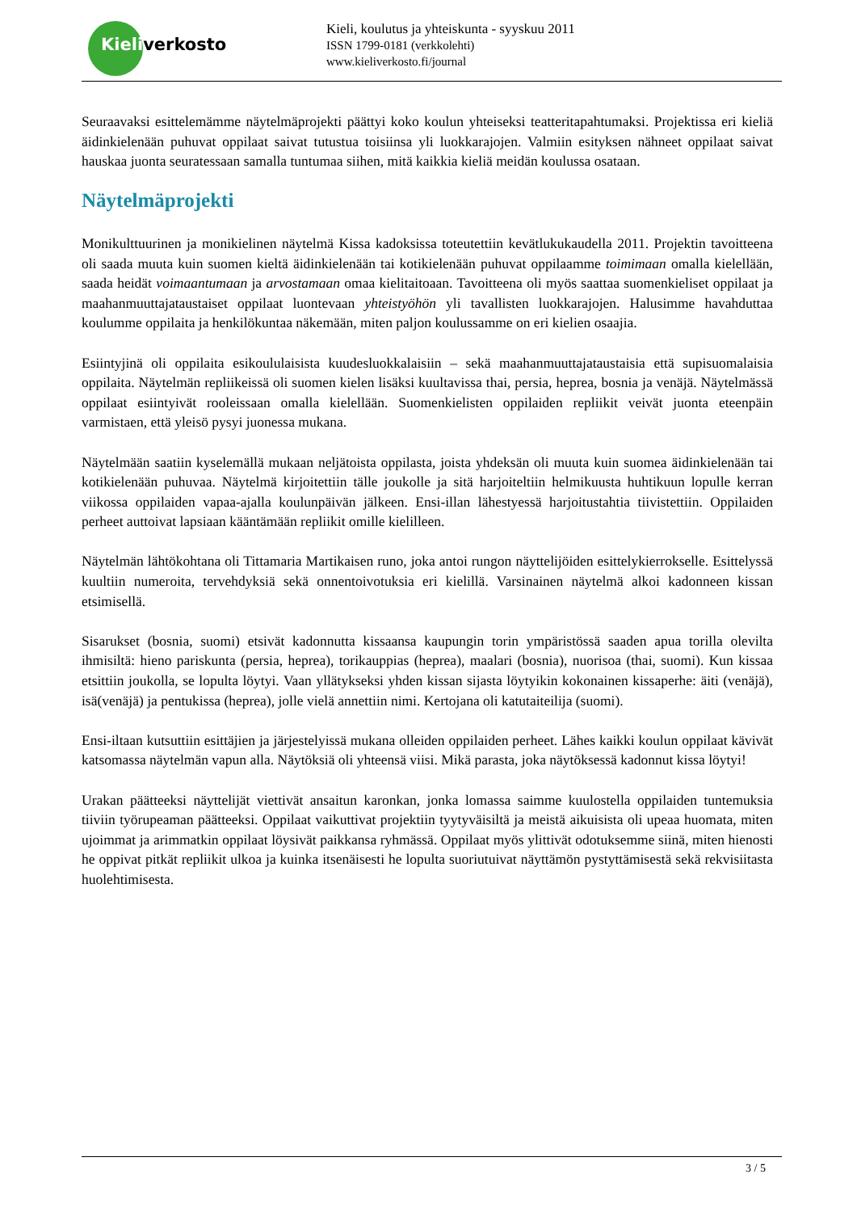Kieliverkosto
Kieli, koulutus ja yhteiskunta - syyskuu 2011
ISSN 1799-0181 (verkkolehti)
www.kieliverkosto.fi/journal
Seuraavaksi esittelemämme näytelmäprojekti päättyi koko koulun yhteiseksi teatteritapahtumaksi. Projektissa eri kieliä äidinkielenään puhuvat oppilaat saivat tutustua toisiinsa yli luokkarajojen. Valmiin esityksen nähneet oppilaat saivat hauskaa juonta seuratessaan samalla tuntumaa siihen, mitä kaikkia kieliä meidän koulussa osataan.
Näytelmäprojekti
Monikulttuurinen ja monikielinen näytelmä Kissa kadoksissa toteutettiin kevätlukukaudella 2011. Projektin tavoitteena oli saada muuta kuin suomen kieltä äidinkielenään tai kotikielenään puhuvat oppilaamme toimimaan omalla kielellään, saada heidät voimaantumaan ja arvostamaan omaa kielitaitoaan. Tavoitteena oli myös saattaa suomenkieliset oppilaat ja maahanmuuttajataustaiset oppilaat luontevaan yhteistyöhön yli tavallisten luokkarajojen. Halusimme havahduttaa koulumme oppilaita ja henkilökuntaa näkemään, miten paljon koulussamme on eri kielien osaajia.
Esiintyjinä oli oppilaita esikoululaisista kuudesluokkalaisiin – sekä maahanmuuttajataustaisia että supisuomalaisia oppilaita. Näytelmän repliikeissä oli suomen kielen lisäksi kuultavissa thai, persia, heprea, bosnia ja venäjä. Näytelmässä oppilaat esiintyivät rooleissaan omalla kielellään. Suomenkielisten oppilaiden repliikit veivät juonta eteenpäin varmistaen, että yleisö pysyi juonessa mukana.
Näytelmään saatiin kyselemällä mukaan neljätoista oppilasta, joista yhdeksän oli muuta kuin suomea äidinkielenään tai kotikielenään puhuvaa. Näytelmä kirjoitettiin tälle joukolle ja sitä harjoiteltiin helmikuusta huhtikuun lopulle kerran viikossa oppilaiden vapaa-ajalla koulunpäivän jälkeen. Ensi-illan lähestyessä harjoitustahtia tiivistettiin. Oppilaiden perheet auttoivat lapsiaan kääntämään repliikit omille kielilleen.
Näytelmän lähtökohtana oli Tittamaria Martikaisen runo, joka antoi rungon näyttelijöiden esittelykierrokselle. Esittelyssä kuultiin numeroita, tervehdyksiä sekä onnentoivotuksia eri kielillä. Varsinainen näytelmä alkoi kadonneen kissan etsimisellä.
Sisarukset (bosnia, suomi) etsivät kadonnutta kissaansa kaupungin torin ympäristössä saaden apua torilla olevilta ihmisiltä: hieno pariskunta (persia, heprea), torikauppias (heprea), maalari (bosnia), nuorisoa (thai, suomi). Kun kissaa etsittiin joukolla, se lopulta löytyi. Vaan yllätykseksi yhden kissan sijasta löytyikin kokonainen kissaperhe: äiti (venäjä), isä(venäjä) ja pentukissa (heprea), jolle vielä annettiin nimi. Kertojana oli katutaiteilija (suomi).
Ensi-iltaan kutsuttiin esittäjien ja järjestelyissä mukana olleiden oppilaiden perheet. Lähes kaikki koulun oppilaat kävivät katsomassa näytelmän vapun alla. Näytöksiä oli yhteensä viisi. Mikä parasta, joka näytöksessä kadonnut kissa löytyi!
Urakan päätteeksi näyttelijät viettivät ansaitun karonkan, jonka lomassa saimme kuulostella oppilaiden tuntemuksia tiiviin työrupeaman päätteeksi. Oppilaat vaikuttivat projektiin tyytyväisiltä ja meistä aikuisista oli upeaa huomata, miten ujoimmat ja arimmatkin oppilaat löysivät paikkansa ryhmässä. Oppilaat myös ylittivät odotuksemme siinä, miten hienosti he oppivat pitkät repliikit ulkoa ja kuinka itsenäisesti he lopulta suoriutuivat näyttämön pystyttämisestä sekä rekvisiitasta huolehtimisesta.
3 / 5